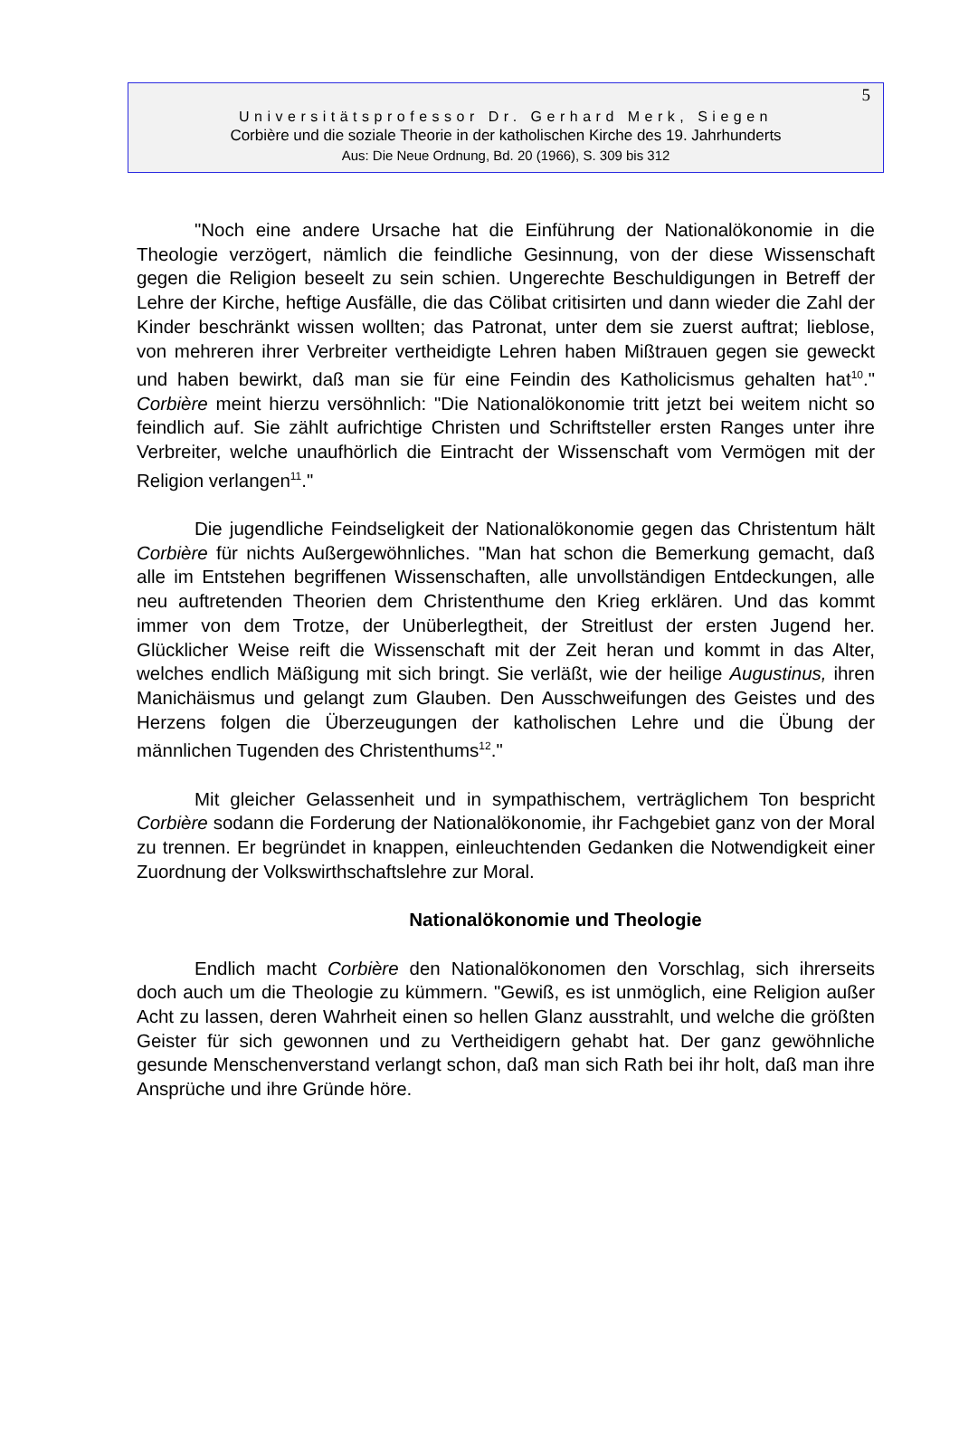5
Universitätsprofessor Dr. Gerhard Merk, Siegen
Corbière und die soziale Theorie in der katholischen Kirche des 19. Jahrhunderts
Aus: Die Neue Ordnung, Bd. 20 (1966), S. 309 bis 312
"Noch eine andere Ursache hat die Einführung der Nationalökonomie in die Theologie verzögert, nämlich die feindliche Gesinnung, von der diese Wissenschaft gegen die Religion beseelt zu sein schien. Ungerechte Beschuldigungen in Betreff der Lehre der Kirche, heftige Ausfälle, die das Cölibat critisirten und dann wieder die Zahl der Kinder beschränkt wissen wollten; das Patronat, unter dem sie zuerst auftrat; lieblose, von mehreren ihrer Verbreiter vertheidigte Lehren haben Mißtrauen gegen sie geweckt und haben bewirkt, daß man sie für eine Feindin des Katholicismus gehalten hat<sup>10</sup>." Corbière meint hierzu versöhnlich: "Die Nationalökonomie tritt jetzt bei weitem nicht so feindlich auf. Sie zählt aufrichtige Christen und Schriftsteller ersten Ranges unter ihre Verbreiter, welche unaufhörlich die Eintracht der Wissenschaft vom Vermögen mit der Religion verlangen<sup>11</sup>."
Die jugendliche Feindseligkeit der Nationalökonomie gegen das Christentum hält Corbière für nichts Außergewöhnliches. "Man hat schon die Bemerkung gemacht, daß alle im Entstehen begriffenen Wissenschaften, alle unvollständigen Entdeckungen, alle neu auftretenden Theorien dem Christenthume den Krieg erklären. Und das kommt immer von dem Trotze, der Unüberlegtheit, der Streitlust der ersten Jugend her. Glücklicher Weise reift die Wissenschaft mit der Zeit heran und kommt in das Alter, welches endlich Mäßigung mit sich bringt. Sie verläßt, wie der heilige Augustinus, ihren Manichäismus und gelangt zum Glauben. Den Ausschweifungen des Geistes und des Herzens folgen die Überzeugungen der katholischen Lehre und die Übung der männlichen Tugenden des Christenthums<sup>12</sup>."
Mit gleicher Gelassenheit und in sympathischem, verträglichem Ton bespricht Corbière sodann die Forderung der Nationalökonomie, ihr Fachgebiet ganz von der Moral zu trennen. Er begründet in knappen, einleuchtenden Gedanken die Notwendigkeit einer Zuordnung der Volkswirthschaftslehre zur Moral.
Nationalökonomie und Theologie
Endlich macht Corbière den Nationalökonomen den Vorschlag, sich ihrerseits doch auch um die Theologie zu kümmern. "Gewiß, es ist unmöglich, eine Religion außer Acht zu lassen, deren Wahrheit einen so hellen Glanz ausstrahlt, und welche die größten Geister für sich gewonnen und zu Vertheidigern gehabt hat. Der ganz gewöhnliche gesunde Menschenverstand verlangt schon, daß man sich Rath bei ihr holt, daß man ihre Ansprüche und ihre Gründe höre.